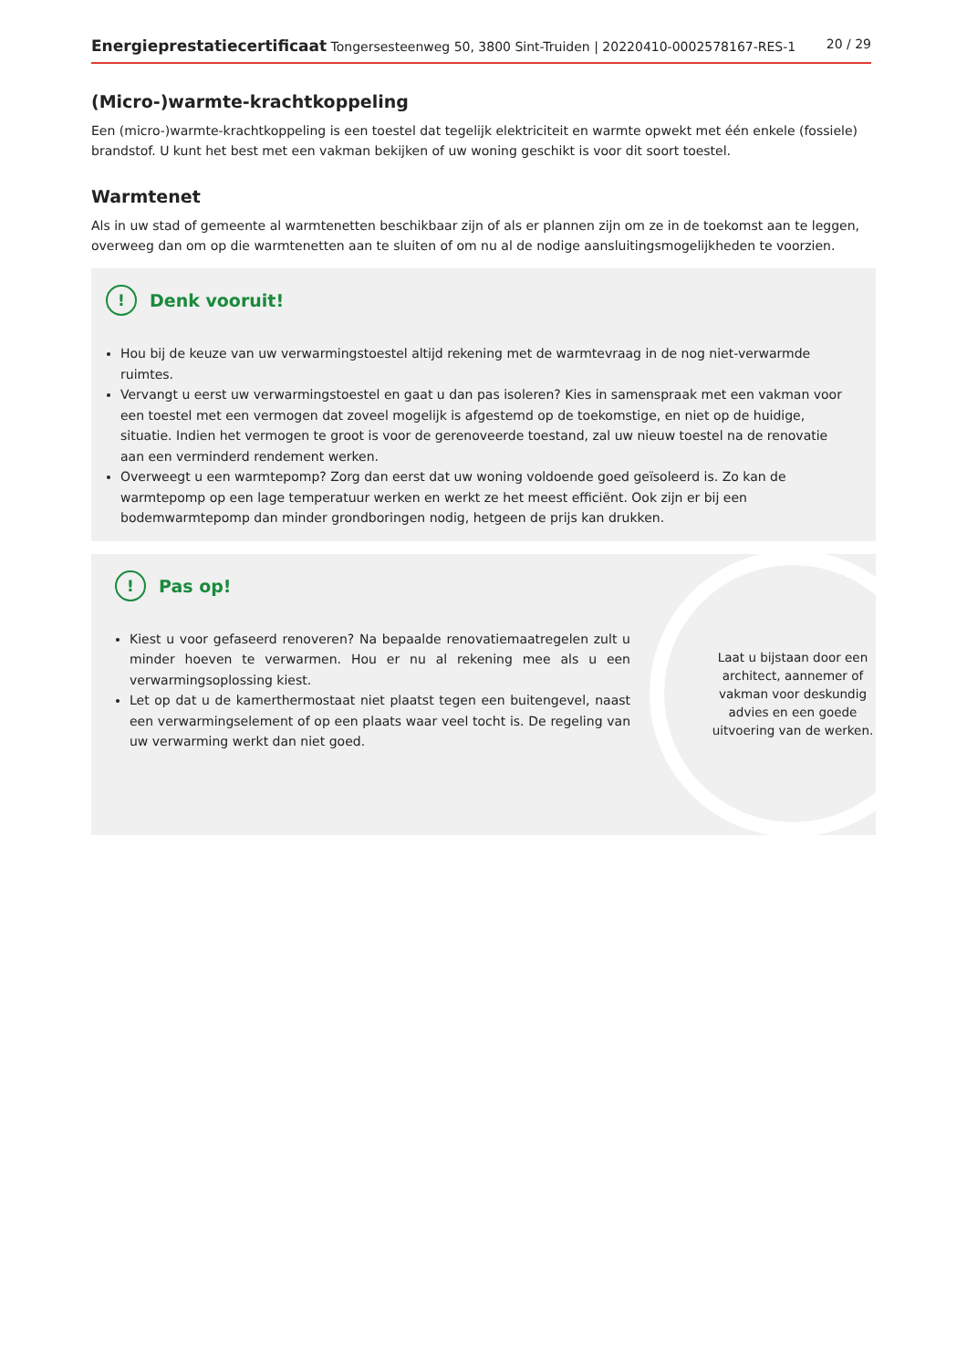Energieprestatiecertificaat Tongersesteenweg 50, 3800 Sint-Truiden | 20220410-0002578167-RES-1 20 / 29
(Micro-)warmte-krachtkoppeling
Een (micro-)warmte-krachtkoppeling is een toestel dat tegelijk elektriciteit en warmte opwekt met één enkele (fossiele) brandstof. U kunt het best met een vakman bekijken of uw woning geschikt is voor dit soort toestel.
Warmtenet
Als in uw stad of gemeente al warmtenetten beschikbaar zijn of als er plannen zijn om ze in de toekomst aan te leggen, overweeg dan om op die warmtenetten aan te sluiten of om nu al de nodige aansluitingsmogelijkheden te voorzien.
! Denk vooruit!
Hou bij de keuze van uw verwarmingstoestel altijd rekening met de warmtevraag in de nog niet-verwarmde ruimtes.
Vervangt u eerst uw verwarmingstoestel en gaat u dan pas isoleren? Kies in samenspraak met een vakman voor een toestel met een vermogen dat zoveel mogelijk is afgestemd op de toekomstige, en niet op de huidige, situatie. Indien het vermogen te groot is voor de gerenoveerde toestand, zal uw nieuw toestel na de renovatie aan een verminderd rendement werken.
Overweegt u een warmtepomp? Zorg dan eerst dat uw woning voldoende goed geïsoleerd is. Zo kan de warmtepomp op een lage temperatuur werken en werkt ze het meest efficiënt. Ook zijn er bij een bodemwarmtepomp dan minder grondboringen nodig, hetgeen de prijs kan drukken.
! Pas op!
Kiest u voor gefaseerd renoveren? Na bepaalde renovatiemaatregelen zult u minder hoeven te verwarmen. Hou er nu al rekening mee als u een verwarmingsoplossing kiest.
Let op dat u de kamerthermostaat niet plaatst tegen een buitengevel, naast een verwarmingselement of op een plaats waar veel tocht is. De regeling van uw verwarming werkt dan niet goed.
Laat u bijstaan door een architect, aannemer of vakman voor deskundig advies en een goede uitvoering van de werken.